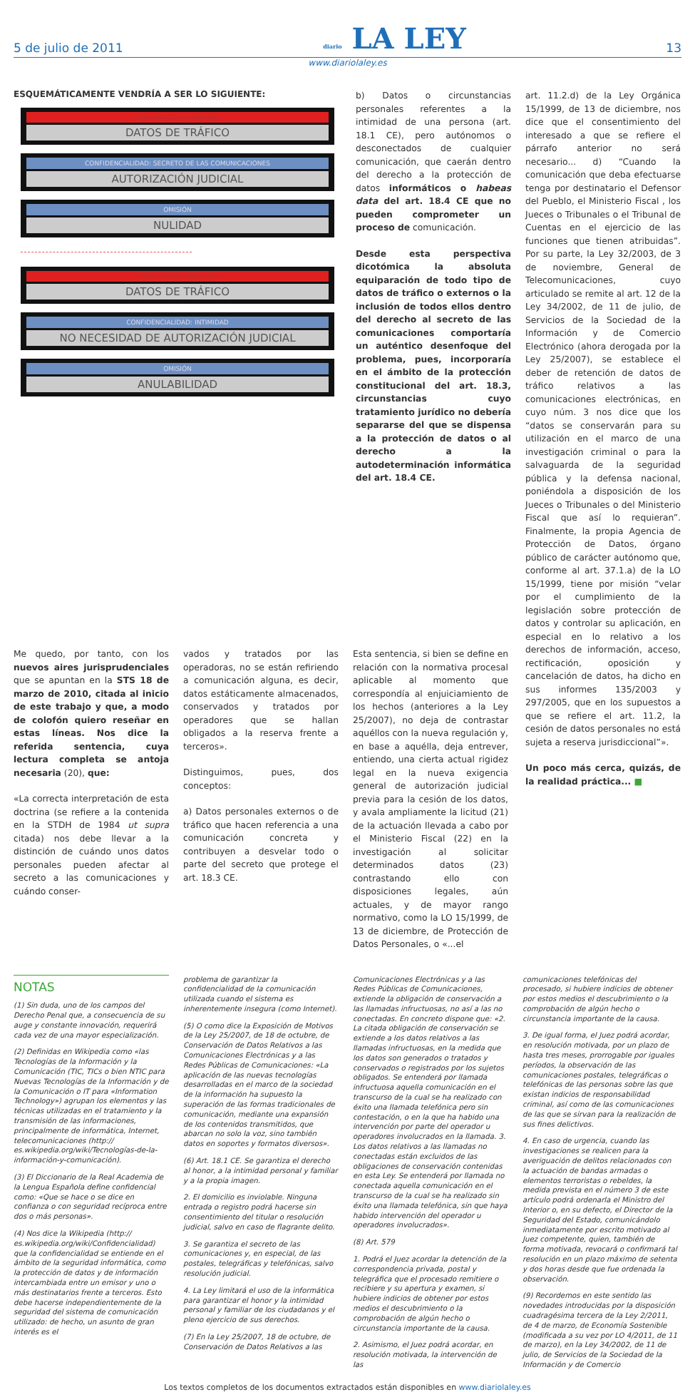5 de julio de 2011 diario LA LEY 13
www.diariolaley.es
ESQUEMÁTICAMENTE VENDRÍA A SER LO SIGUIENTE:
COMUNICACIÓN EN PROCESO
DATOS DE TRÁFICO
CONFIDENCIALIDAD: SECRETO DE LAS COMUNICACIONES
AUTORIZACIÓN JUDICIAL
OMISIÓN
NULIDAD
COMUNICACIÓN FINALIZADA
DATOS DE TRÁFICO
CONFIDENCIALIDAD: INTIMIDAD
NO NECESIDAD DE AUTORIZACIÓN JUDICIAL
OMISIÓN
ANULABILIDAD
b) Datos o circunstancias personales referentes a la intimidad de una persona (art. 18.1 CE), pero autónomos o desconectados de cualquier comunicación, que caerán dentro del derecho a la protección de datos informáticos o habeas data del art. 18.4 CE que no pueden comprometer un proceso de comunicación.
Desde esta perspectiva dicotómica la absoluta equiparación de todo tipo de datos de tráfico o externos o la inclusión de todos ellos dentro del derecho al secreto de las comunicaciones comportaría un auténtico desenfoque del problema, pues, incorporaría en el ámbito de la protección constitucional del art. 18.3, circunstancias cuyo tratamiento jurídico no debería separarse del que se dispensa a la protección de datos o al derecho a la autodeterminación informática del art. 18.4 CE.
art. 11.2.d) de la Ley Orgánica 15/1999, de 13 de diciembre, nos dice que el consentimiento del interesado a que se refiere el párrafo anterior no será necesario... d) “Cuando la comunicación que deba efectuarse tenga por destinatario el Defensor del Pueblo, el Ministerio Fiscal , los Jueces o Tribunales o el Tribunal de Cuentas en el ejercicio de las funciones que tienen atribuidas”. Por su parte, la Ley 32/2003, de 3 de noviembre, General de Telecomunicaciones, cuyo articulado se remite al art. 12 de la Ley 34/2002, de 11 de julio, de Servicios de la Sociedad de la Información y de Comercio Electrónico (ahora derogada por la Ley 25/2007), se establece el deber de retención de datos de tráfico relativos a las comunicaciones electrónicas, en cuyo núm. 3 nos dice que los “datos se conservarán para su utilización en el marco de una investigación criminal o para la salvaguarda de la seguridad pública y la defensa nacional, poniéndola a disposición de los Jueces o Tribunales o del Ministerio Fiscal que así lo requieran”. Finalmente, la propia Agencia de Protección de Datos, órgano público de carácter autónomo que, conforme al art. 37.1.a) de la LO 15/1999, tiene por misión “velar por el cumplimiento de la legislación sobre protección de datos y controlar su aplicación, en especial en lo relativo a los derechos de información, acceso, rectificación, oposición y cancelación de datos, ha dicho en sus informes 135/2003 y 297/2005, que en los supuestos a que se refiere el art. 11.2, la cesión de datos personales no está sujeta a reserva jurisdiccional”».
Un poco más cerca, quizás, de la realidad práctica... ■
Me quedo, por tanto, con los nuevos aires jurisprudenciales que se apuntan en la STS 18 de marzo de 2010, citada al inicio de este trabajo y que, a modo de colofón quiero reseñar en estas líneas. Nos dice la referida sentencia, cuya lectura completa se antoja necesaria (20), que:
«La correcta interpretación de esta doctrina (se refiere a la contenida en la STDH de 1984 ut supra citada) nos debe llevar a la distinción de cuándo unos datos personales pueden afectar al secreto a las comunicaciones y cuándo conser-
vados y tratados por las operadoras, no se están refiriendo a comunicación alguna, es decir, datos estáticamente almacenados, conservados y tratados por operadores que se hallan obligados a la reserva frente a terceros».
Distinguimos, pues, dos conceptos:
a) Datos personales externos o de tráfico que hacen referencia a una comunicación concreta y contribuyen a desvelar todo o parte del secreto que protege el art. 18.3 CE.
Esta sentencia, si bien se define en relación con la normativa procesal aplicable al momento que correspondía al enjuiciamiento de los hechos (anteriores a la Ley 25/2007), no deja de contrastar aquéllos con la nueva regulación y, en base a aquélla, deja entrever, entiendo, una cierta actual rigidez legal en la nueva exigencia general de autorización judicial previa para la cesión de los datos, y avala ampliamente la licitud (21) de la actuación llevada a cabo por el Ministerio Fiscal (22) en la investigación al solicitar determinados datos (23) contrastando ello con disposiciones legales, aún actuales, y de mayor rango normativo, como la LO 15/1999, de 13 de diciembre, de Protección de Datos Personales, o «...el
NOTAS
(1) Sin duda, uno de los campos del Derecho Penal que, a consecuencia de su auge y constante innovación, requerirá cada vez de una mayor especialización.
(2) Definidas en Wikipedia como «las Tecnologías de la Información y la Comunicación (TIC, TICs o bien NTIC para Nuevas Tecnologías de la Información y de la Comunicación o IT para «Information Technology») agrupan los elementos y las técnicas utilizadas en el tratamiento y la transmisión de las informaciones, principalmente de informática, Internet, telecomunicaciones (http:// es.wikipedia.org/wiki/Tecnologías-de-la-información-y-comunicación).
(3) El Diccionario de la Real Academia de la Lengua Española define confidencial como: «Que se hace o se dice en confianza o con seguridad recíproca entre dos o más personas».
(4) Nos dice la Wikipedia (http:// es.wikipedia.org/wiki/Confidencialidad) que la confidencialidad se entiende en el ámbito de la seguridad informática, como la protección de datos y de información intercambiada entre un emisor y uno o más destinatarios frente a terceros. Esto debe hacerse independientemente de la seguridad del sistema de comunicación utilizado: de hecho, un asunto de gran interés es el
problema de garantizar la confidencialidad de la comunicación utilizada cuando el sistema es inherentemente insegura (como Internet).
(5) O como dice la Exposición de Motivos de la Ley 25/2007, de 18 de octubre, de Conservación de Datos Relativos a las Comunicaciones Electrónicas y a las Redes Públicas de Comunicaciones: «La aplicación de las nuevas tecnologías desarrolladas en el marco de la sociedad de la información ha supuesto la superación de las formas tradicionales de comunicación, mediante una expansión de los contenidos transmitidos, que abarcan no solo la voz, sino también datos en soportes y formatos diversos».
(6) Art. 18.1 CE. Se garantiza el derecho al honor, a la intimidad personal y familiar y a la propia imagen.
2. El domicilio es inviolable. Ninguna entrada o registro podrá hacerse sin consentimiento del titular o resolución judicial, salvo en caso de flagrante delito.
3. Se garantiza el secreto de las comunicaciones y, en especial, de las postales, telegráficas y telefónicas, salvo resolución judicial.
4. La Ley limitará el uso de la informática para garantizar el honor y la intimidad personal y familiar de los ciudadanos y el pleno ejercicio de sus derechos.
(7) En la Ley 25/2007, 18 de octubre, de Conservación de Datos Relativos a las
Comunicaciones Electrónicas y a las Redes Públicas de Comunicaciones, extiende la obligación de conservación a las llamadas infructuosas, no así a las no conectadas. En concreto dispone que: «2. La citada obligación de conservación se extiende a los datos relativos a las llamadas infructuosas, en la medida que los datos son generados o tratados y conservados o registrados por los sujetos obligados. Se entenderá por llamada infructuosa aquella comunicación en el transcurso de la cual se ha realizado con éxito una llamada telefónica pero sin contestación, o en la que ha habido una intervención por parte del operador u operadores involucrados en la llamada. 3. Los datos relativos a las llamadas no conectadas están excluidos de las obligaciones de conservación contenidas en esta Ley. Se entenderá por llamada no conectada aquella comunicación en el transcurso de la cual se ha realizado sin éxito una llamada telefónica, sin que haya habido intervención del operador u operadores involucrados».
(8) Art. 579
1. Podrá el Juez acordar la detención de la correspondencia privada, postal y telegráfica que el procesado remitiere o recibiere y su apertura y examen, si hubiere indicios de obtener por estos medios el descubrimiento o la comprobación de algún hecho o circunstancia importante de la causa.
2. Asimismo, el Juez podrá acordar, en resolución motivada, la intervención de las
comunicaciones telefónicas del procesado, si hubiere indicios de obtener por estos medios el descubrimiento o la comprobación de algún hecho o circunstancia importante de la causa.
3. De igual forma, el Juez podrá acordar, en resolución motivada, por un plazo de hasta tres meses, prorrogable por iguales períodos, la observación de las comunicaciones postales, telegráficas o telefónicas de las personas sobre las que existan indicios de responsabilidad criminal, así como de las comunicaciones de las que se sirvan para la realización de sus fines delictivos.
4. En caso de urgencia, cuando las investigaciones se realicen para la averiguación de delitos relacionados con la actuación de bandas armadas o elementos terroristas o rebeldes, la medida prevista en el número 3 de este artículo podrá ordenarla el Ministro del Interior o, en su defecto, el Director de la Seguridad del Estado, comunicándolo inmediatamente por escrito motivado al Juez competente, quien, también de forma motivada, revocará o confirmará tal resolución en un plazo máximo de setenta y dos horas desde que fue ordenada la observación.
(9) Recordemos en este sentido las novedades introducidas por la disposición cuadragésima tercera de la Ley 2/2011, de 4 de marzo, de Economía Sostenible (modificada a su vez por LO 4/2011, de 11 de marzo), en la Ley 34/2002, de 11 de julio, de Servicios de la Sociedad de la Información y de Comercio
Los textos completos de los documentos extractados están disponibles en www.diariolaley.es